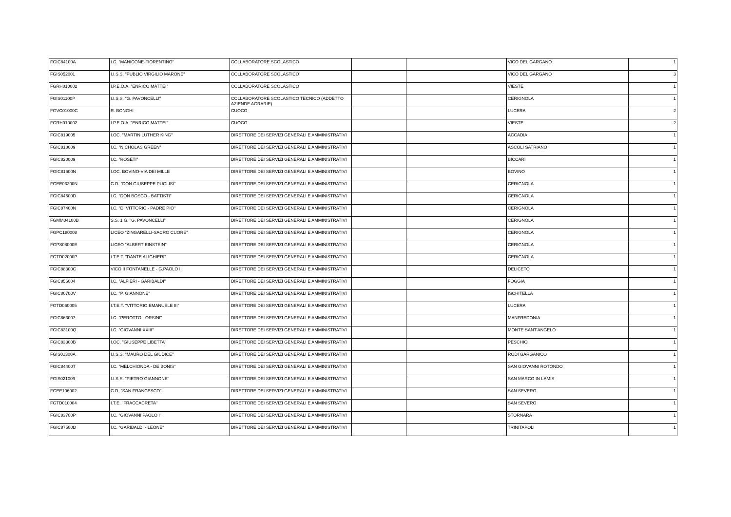| FGIC84100A | I.C. "MANICONE-FIORENTINO" | COLLABORATORE SCOLASTICO | | | VICO DEL GARGANO | 1 |
| FGIS052001 | I.I.S.S. "PUBLIO VIRGILIO MARONE" | COLLABORATORE SCOLASTICO | | | VICO DEL GARGANO | 3 |
| FGRH010002 | I.P.E.O.A. "ENRICO MATTEI" | COLLABORATORE SCOLASTICO | | | VIESTE | 1 |
| FGIS01100P | I.I.S.S. "G. PAVONCELLI" | COLLABORATORE SCOLASTICO TECNICO (ADDETTO AZIENDE AGRARIE) | | | CERIGNOLA | 1 |
| FGVC01000C | R. BONGHI | CUOCO | | | LUCERA | 2 |
| FGRH010002 | I.P.E.O.A. "ENRICO MATTEI" | CUOCO | | | VIESTE | 2 |
| FGIC819005 | I.OC. "MARTIN LUTHER KING" | DIRETTORE DEI SERVIZI GENERALI E AMMINISTRATIVI | | | ACCADIA | 1 |
| FGIC818009 | I.C. "NICHOLAS GREEN" | DIRETTORE DEI SERVIZI GENERALI E AMMINISTRATIVI | | | ASCOLI SATRIANO | 1 |
| FGIC820009 | I.C. "ROSETI" | DIRETTORE DEI SERVIZI GENERALI E AMMINISTRATIVI | | | BICCARI | 1 |
| FGIC81600N | I.OC. BOVINO-VIA DEI MILLE | DIRETTORE DEI SERVIZI GENERALI E AMMINISTRATIVI | | | BOVINO | 1 |
| FGEE03200N | C.D. "DON GIUSEPPE PUGLISI" | DIRETTORE DEI SERVIZI GENERALI E AMMINISTRATIVI | | | CERIGNOLA | 1 |
| FGIC84600D | I.C. "DON BOSCO - BATTISTI" | DIRETTORE DEI SERVIZI GENERALI E AMMINISTRATIVI | | | CERIGNOLA | 1 |
| FGIC87400N | I.C. "DI VITTORIO - PADRE PIO" | DIRETTORE DEI SERVIZI GENERALI E AMMINISTRATIVI | | | CERIGNOLA | 1 |
| FGMM04100B | S.S. 1 G. "G. PAVONCELLI" | DIRETTORE DEI SERVIZI GENERALI E AMMINISTRATIVI | | | CERIGNOLA | 1 |
| FGPC180008 | LICEO "ZINGARELLI-SACRO CUORE" | DIRETTORE DEI SERVIZI GENERALI E AMMINISTRATIVI | | | CERIGNOLA | 1 |
| FGPS08000E | LICEO "ALBERT EINSTEIN" | DIRETTORE DEI SERVIZI GENERALI E AMMINISTRATIVI | | | CERIGNOLA | 1 |
| FGTD02000P | I.T.E.T. "DANTE ALIGHIERI" | DIRETTORE DEI SERVIZI GENERALI E AMMINISTRATIVI | | | CERIGNOLA | 1 |
| FGIC88300C | VICO II FONTANELLE - G.PAOLO II | DIRETTORE DEI SERVIZI GENERALI E AMMINISTRATIVI | | | DELICETO | 1 |
| FGIC856004 | I.C. "ALFIERI - GARIBALDI" | DIRETTORE DEI SERVIZI GENERALI E AMMINISTRATIVI | | | FOGGIA | 1 |
| FGIC80700V | I.C. "P. GIANNONE" | DIRETTORE DEI SERVIZI GENERALI E AMMINISTRATIVI | | | ISCHITELLA | 1 |
| FGTD060005 | I.T.E.T. "VITTORIO EMANUELE III" | DIRETTORE DEI SERVIZI GENERALI E AMMINISTRATIVI | | | LUCERA | 1 |
| FGIC863007 | I.C. "PEROTTO - ORSINI" | DIRETTORE DEI SERVIZI GENERALI E AMMINISTRATIVI | | | MANFREDONIA | 1 |
| FGIC83100Q | I.C. "GIOVANNI XXIII" | DIRETTORE DEI SERVIZI GENERALI E AMMINISTRATIVI | | | MONTE SANT'ANGELO | 1 |
| FGIC83300B | I.OC. "GIUSEPPE LIBETTA" | DIRETTORE DEI SERVIZI GENERALI E AMMINISTRATIVI | | | PESCHICI | 1 |
| FGIS01300A | I.I.S.S. "MAURO DEL GIUDICE" | DIRETTORE DEI SERVIZI GENERALI E AMMINISTRATIVI | | | RODI GARGANICO | 1 |
| FGIC84400T | I.C. "MELCHIONDA - DE BONIS" | DIRETTORE DEI SERVIZI GENERALI E AMMINISTRATIVI | | | SAN GIOVANNI ROTONDO | 1 |
| FGIS021009 | I.I.S.S. "PIETRO GIANNONE" | DIRETTORE DEI SERVIZI GENERALI E AMMINISTRATIVI | | | SAN MARCO IN LAMIS | 1 |
| FGEE106002 | C.D. "SAN FRANCESCO" | DIRETTORE DEI SERVIZI GENERALI E AMMINISTRATIVI | | | SAN SEVERO | 1 |
| FGTD010004 | I.T.E. "FRACCACRETA" | DIRETTORE DEI SERVIZI GENERALI E AMMINISTRATIVI | | | SAN SEVERO | 1 |
| FGIC83700P | I.C. "GIOVANNI PAOLO I" | DIRETTORE DEI SERVIZI GENERALI E AMMINISTRATIVI | | | STORNARA | 1 |
| FGIC87500D | I.C. "GARIBALDI - LEONE" | DIRETTORE DEI SERVIZI GENERALI E AMMINISTRATIVI | | | TRINITAPOLI | 1 |